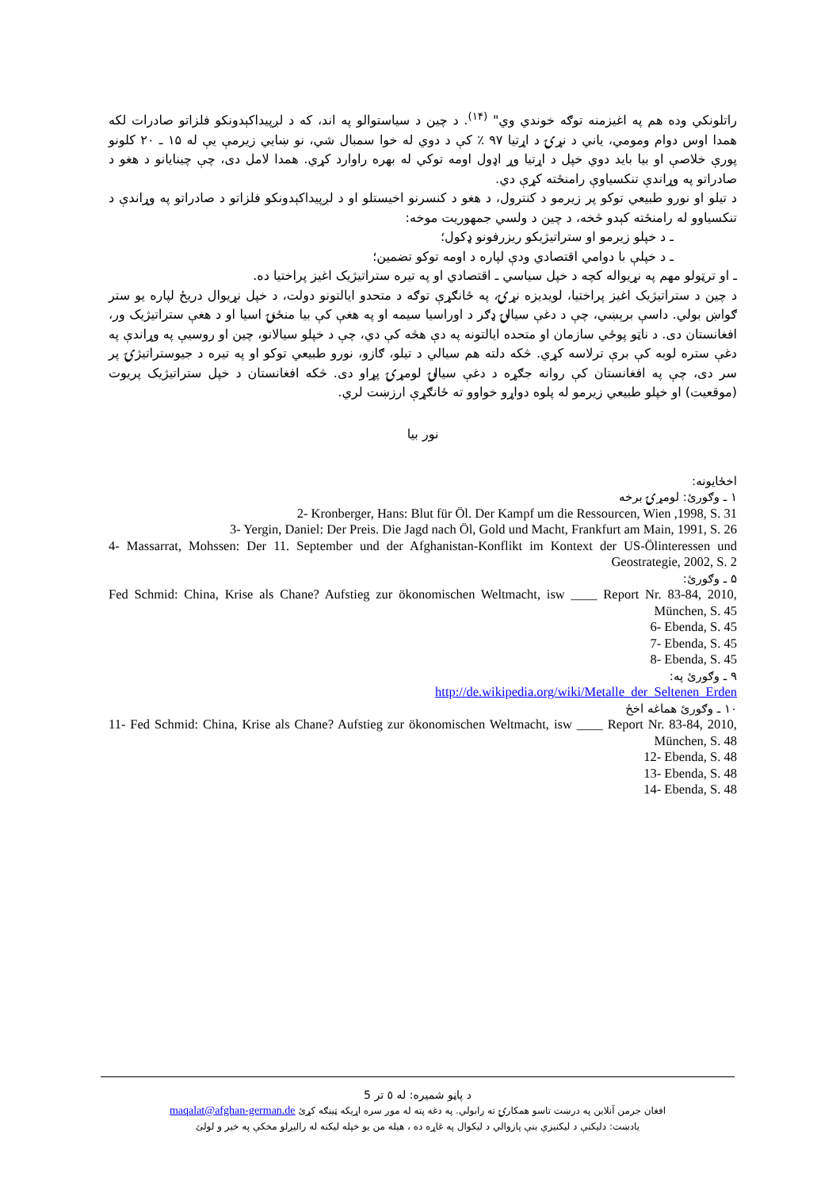راتلونکي وده هم په اغيزمنه توګه خوندي وي" <sup>(۱۴)</sup>. د چين د سياستوالو په اند، که د لږپيداکېدونکو فلزاتو صادرات لکه همدا اوس دوام ومومي، ياني د نړۍ د اړتيا ۹۷ ٪ کې د دوي له خوا سمبال شي، نو ښايي زيرمې يې له ۱۵ ـ ۲۰ کلونو پورې خلاصې او بيا بايد دوي خپل د اړتيا وړ اډول اومه توکي له بهره راوارد کړي. همدا لامل دی، چې چينايانو د هغو د صادراتو په وړاندې تنکسياوې رامنځته کړې دي.
د تيلو او نورو طبيعي توکو پر زيرمو د کنترول، د هغو د کنسرنو اخيستلو او د لږپيداکېدونکو فلزاتو د صادراتو په وړاندې د تنکسياوو له رامنځته کېدو څخه، د چين د ولسي جمهوريت موخه:
ـ د خپلو زيرمو او ستراتيژيکو ريزرفونو ډکول؛
ـ د خپلې با دوامي اقتصادي ودې لپاره د اومه توکو تضمين؛
ـ او ترټولو مهم په نړيواله کچه د خپل سياسي ـ اقتصادي او په تيره ستراتيژيک اغيز پراختيا ده.
د چين د ستراتيژيک اغيز پراختيا، لويديزه نړۍ، په ځانګړې توګه د متحدو ايالتونو دولت، د خپل نړيوال دريځ لپاره يو ستر ګواښ بولي. داسې برېښي، چې د دغې سيالۍ ډګر د اوراسيا سيمه او په هغې کې بيا منځنۍ اسيا او د هغې ستراتيژيک ور، افغانستان دی. د ناټو پوځي سازمان او متحده ايالتونه په دې هڅه کې دي، چې د خپلو سيالانو، چين او روسيې په وړاندې په دغې ستره لوبه کې برې ترلاسه کړي. څکه دلته هم سيالي د تيلو، ګازو، نورو طبيعي توکو او په تيره د جيوستراتيژۍ پر سر دی، چې په افغانستان کې روانه جګړه د دغې سيالۍ لومړۍ پړاو دی. څکه افغانستان د خپل ستراتيژيک پريوت (موقعيت) او خپلو طبيعي زيرمو له پلوه دواړو خواوو ته ځانګړې ارزښت لري.
نور بيا
اخځايونه:
۱ ـ وګورئ: لومړۍ برخه
2- Kronberger, Hans: Blut für Öl. Der Kampf um die Ressourcen, Wien ,1998, S. 31
3- Yergin, Daniel: Der Preis. Die Jagd nach Öl, Gold und Macht, Frankfurt am Main, 1991, S. 26
4- Massarrat, Mohssen: Der 11. September und der Afghanistan-Konflikt im Kontext der US-Ölinteressen und Geostrategie, 2002, S. 2
۵ ـ وګورئ:
Fed Schmid: China, Krise als Chane? Aufstieg zur ökonomischen Weltmacht, isw ____ Report Nr. 83-84, 2010, München, S. 45
6- Ebenda, S. 45
7- Ebenda, S. 45
8- Ebenda, S. 45
۹ ـ وګورئ په:
http://de.wikipedia.org/wiki/Metalle_der_Seltenen_Erden
۱۰ ـ وګورئ هماغه اخځ
11- Fed Schmid: China, Krise als Chane? Aufstieg zur ökonomischen Weltmacht, isw ____ Report Nr. 83-84, 2010, München, S. 48
12- Ebenda, S. 48
13- Ebenda, S. 48
14- Ebenda, S. 48
د پاڼو شميره: له ٥ تر 5
افغان جرمن آنلاين په درښت تاسو همکارۍ ته رابولي. په دغه پته له موږ سره اړيکه ټينګه کړئ maqalat@afghan-german.de
يادښت: دليکنې د ليکنيزې بنې پازوالي د ليکوال په غاړه ده ، هيله من يو خپله ليکنه له راليږلو مخکې په خير و لولئ